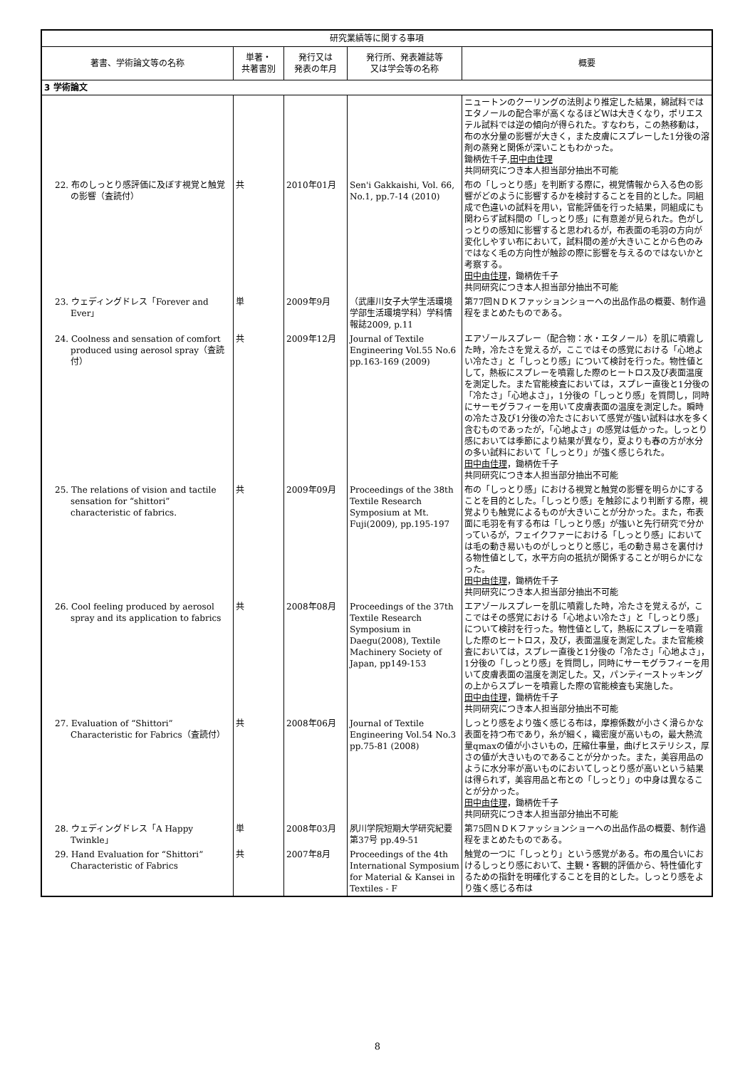| 研究業績等に関する事項 | | | | |
| --- | --- | --- | --- | --- |
| 著書、学術論文等の名称 | 単著・ 共著書別 | 発行又は 発表の年月 | 発行所、発表雑誌等 又は学会等の名称 | 概要 |
| 3 学術論文 | | | | |
| | | | | ニュートンのクーリングの法則より推定した結果，綿試料ではエタノールの配合率が高くなるほどWは大きくなり，ポリエステル試料では逆の傾向が得られた。すなわち，この熱移動は，布の水分量の影響が大きく，また皮膚にスプレーした1分後の溶剤の蒸発と関係が深いこともわかった。 鋤柄佐千子, 田中由佳理 共同研究につき本人担当部分抽出不可能 |
| 22. 布のしっとり感評価に及ぼす視覚と触覚の影響（査読付） | 共 | 2010年01月 | Sen'i Gakkaishi, Vol. 66, No.1, pp.7-14 (2010) | 布の「しっとり感」を判断する際に，視覚情報から入る色の影響がどのように影響するかを検討することを目的とした。同組成で色違いの試料を用い，官能評価を行った結果，同組成にも関わらず試料間の「しっとり感」に有意差が見られた。色がしっとりの感知に影響すると思われるが，布表面の毛羽の方向が変化しやすい布において，試料間の差が大きいことから色のみではなく毛の方向性が触診の際に影響を与えるのではないかと考察する。 田中由佳理 ，鋤柄佐千子 共同研究につき本人担当部分抽出不可能 |
| 23. ウェディングドレス「Forever and Ever」 | 単 | 2009年9月 | （武庫川女子大学生活環境学部生活環境学科）学科情報誌2009, p.11 | 第77回ＮＤＫファッションショーへの出品作品の概要、制作過程をまとめたものである。 |
| 24. Coolness and sensation of comfort produced using aerosol spray（査読付） | 共 | 2009年12月 | Journal of Textile Engineering Vol.55 No.6 pp.163-169 (2009) | エアゾールスプレー（配合物：水・エタノール）を肌に噴霧した時，冷たさを覚えるが，ここではその感覚における「心地よい冷たさ」と「しっとり感」について検討を行った。物性値として，熱板にスプレーを噴霧した際のヒートロス及び表面温度を測定した。また官能検査においては，スプレー直後と1分後の「冷たさ」「心地よさ」，1分後の「しっとり感」を質問し，同時にサーモグラフィーを用いて皮膚表面の温度を測定した。瞬時の冷たさ及び1分後の冷たさにおいて感覚が強い試料は水を多く含むものであったが，「心地よさ」の感覚は低かった。しっとり感においては季節により結果が異なり，夏よりも春の方が水分の多い試料において「しっとり」が強く感じられた。 田中由佳理 ，鋤柄佐千子 共同研究につき本人担当部分抽出不可能 |
| 25. The relations of vision and tactile sensation for “shittori” characteristic of fabrics. | 共 | 2009年09月 | Proceedings of the 38th Textile Research Symposium at Mt. Fuji(2009), pp.195-197 | 布の「しっとり感」における視覚と触覚の影響を明らかにすることを目的とした。「しっとり感」を触診により判断する際，視覚よりも触覚によるものが大きいことが分かった。また，布表面に毛羽を有する布は「しっとり感」が強いと先行研究で分かっているが，フェイクファーにおける「しっとり感」においては毛の動き易いものがしっとりと感じ，毛の動き易さを裏付ける物性値として，水平方向の抵抗が関係することが明らかになった。 田中由佳理 ，鋤柄佐千子 共同研究につき本人担当部分抽出不可能 |
| 26. Cool feeling produced by aerosol spray and its application to fabrics | 共 | 2008年08月 | Proceedings of the 37th Textile Research Symposium in Daegu(2008), Textile Machinery Society of Japan, pp149-153 | エアゾールスプレーを肌に噴霧した時，冷たさを覚えるが，ここではその感覚における「心地よい冷たさ」と「しっとり感」について検討を行った。物性値として，熱板にスプレーを噴霧した際のヒートロス，及び，表面温度を測定した。また官能検査においては，スプレー直後と1分後の「冷たさ」「心地よさ」，1分後の「しっとり感」を質問し，同時にサーモグラフィーを用いて皮膚表面の温度を測定した。又，パンティーストッキングの上からスプレーを噴霧した際の官能検査も実施した。 田中由佳理 ，鋤柄佐千子 共同研究につき本人担当部分抽出不可能 |
| 27. Evaluation of “Shittori” Characteristic for Fabrics（査読付） | 共 | 2008年06月 | Journal of Textile Engineering Vol.54 No.3 pp.75-81 (2008) | しっとり感をより強く感じる布は，摩擦係数が小さく滑らかな表面を持つ布であり，糸が細く，織密度が高いもの，最大熱流量qmaxの値が小さいもの，圧縮仕事量，曲げヒステリシス，厚さの値が大きいものであることが分かった。また，美容用品のように水分率が高いものにおいてしっとり感が高いという結果は得られず，美容用品と布との「しっとり」の中身は異なることが分かった。 田中由佳理 ，鋤柄佐千子 共同研究につき本人担当部分抽出不可能 |
| 28. ウェディングドレス「A Happy Twinkle」 | 単 | 2008年03月 | 夙川学院短期大学研究紀要第37号 pp.49-51 | 第75回ＮＤＫファッションショーへの出品作品の概要、制作過程をまとめたものである。 |
| 29. Hand Evaluation for “Shittori” Characteristic of Fabrics | 共 | 2007年8月 | Proceedings of the 4th International Symposium for Material & Kansei in Textiles - F | 触覚の一つに「しっとり」という感覚がある。布の風合いにおけるしっとり感において、主観・客観的評価から、特性値化するための指針を明確化することを目的とした。しっとり感をより強く感じる布は |
8